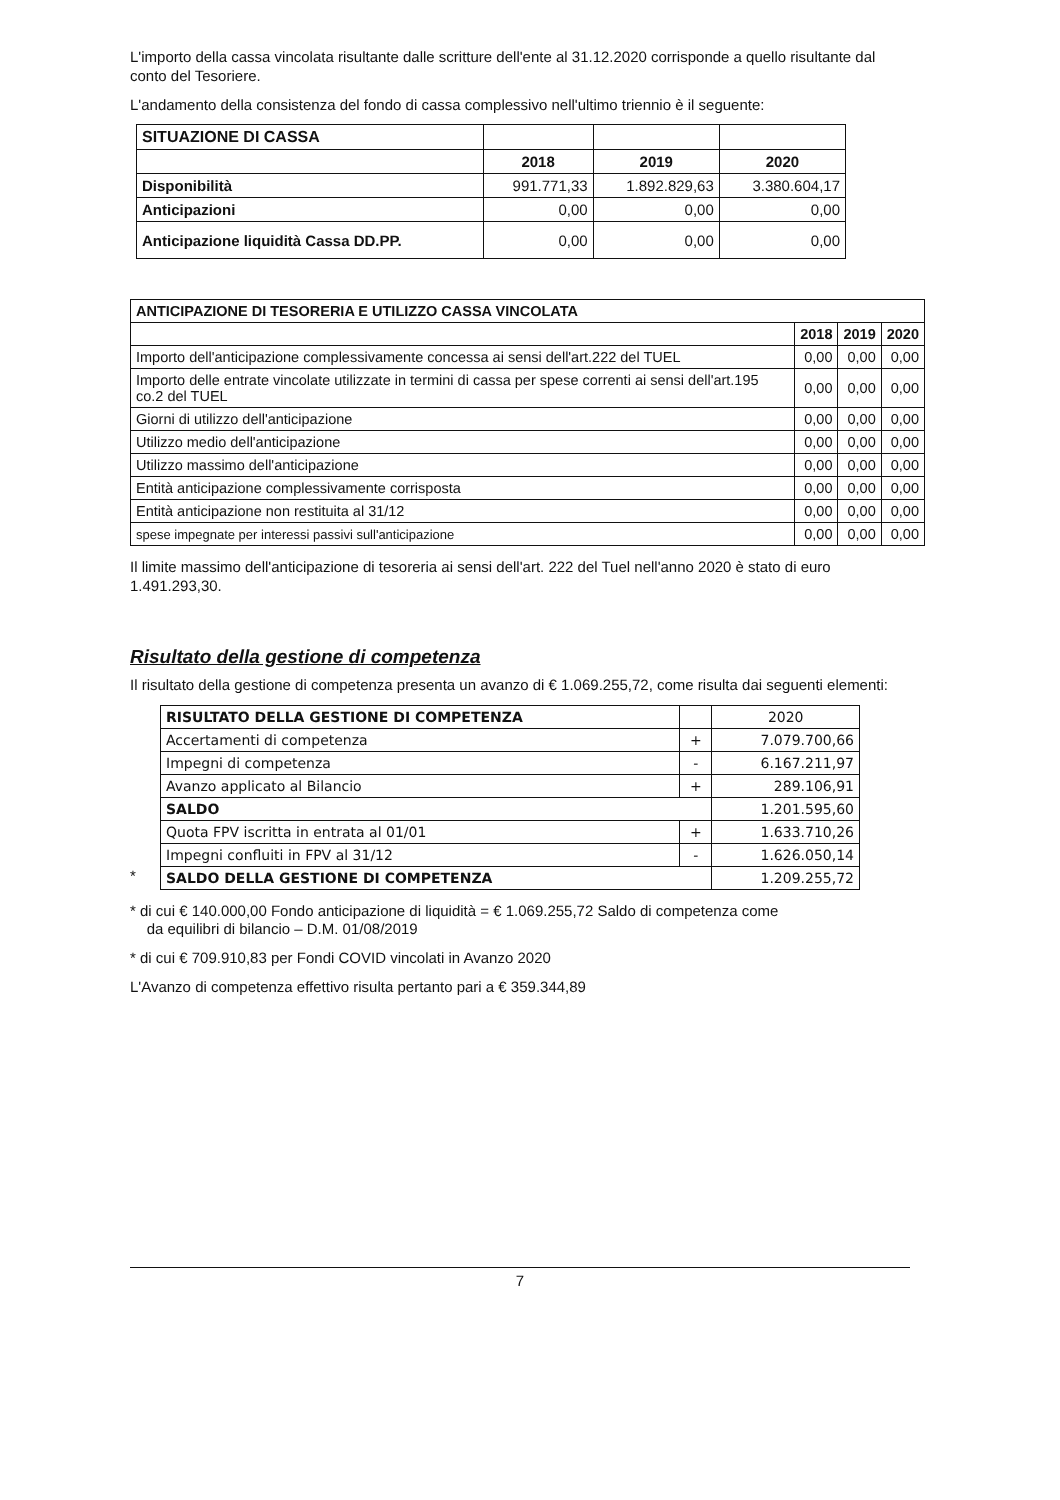L'importo della cassa vincolata risultante dalle scritture dell'ente al 31.12.2020 corrisponde a quello risultante dal conto del Tesoriere.
L'andamento della consistenza del fondo di cassa complessivo nell'ultimo triennio è il seguente:
| SITUAZIONE DI CASSA | | | |
| | 2018 | 2019 | 2020 |
| Disponibilità | 991.771,33 | 1.892.829,63 | 3.380.604,17 |
| Anticipazioni | 0,00 | 0,00 | 0,00 |
| Anticipazione liquidità Cassa DD.PP. | 0,00 | 0,00 | 0,00 |
| ANTICIPAZIONE DI TESORERIA E UTILIZZO CASSA VINCOLATA | | | |
| --- | --- | --- | --- |
| | 2018 | 2019 | 2020 |
| Importo dell'anticipazione complessivamente concessa ai sensi dell'art.222 del TUEL | 0,00 | 0,00 | 0,00 |
| Importo delle entrate vincolate utilizzate in termini di cassa per spese correnti ai sensi dell'art.195 co.2 del TUEL | 0,00 | 0,00 | 0,00 |
| Giorni di utilizzo dell'anticipazione | 0,00 | 0,00 | 0,00 |
| Utilizzo medio dell'anticipazione | 0,00 | 0,00 | 0,00 |
| Utilizzo massimo dell'anticipazione | 0,00 | 0,00 | 0,00 |
| Entità anticipazione complessivamente corrisposta | 0,00 | 0,00 | 0,00 |
| Entità anticipazione non restituita al 31/12 | 0,00 | 0,00 | 0,00 |
| spese impegnate per interessi passivi sull'anticipazione | 0,00 | 0,00 | 0,00 |
Il limite massimo dell'anticipazione di tesoreria ai sensi dell'art. 222 del Tuel nell'anno 2020 è stato di euro 1.491.293,30.
Risultato della gestione di competenza
Il risultato della gestione di competenza presenta un avanzo di € 1.069.255,72, come risulta dai seguenti elementi:
*
| RISULTATO DELLA GESTIONE DI COMPETENZA | | 2020 |
| Accertamenti di competenza | + | 7.079.700,66 |
| Impegni di competenza | - | 6.167.211,97 |
| Avanzo applicato al Bilancio | + | 289.106,91 |
| SALDO | | 1.201.595,60 |
| Quota FPV iscritta in entrata al 01/01 | + | 1.633.710,26 |
| Impegni confluiti in FPV al 31/12 | - | 1.626.050,14 |
| SALDO DELLA GESTIONE DI COMPETENZA | | 1.209.255,72 |
* di cui € 140.000,00 Fondo anticipazione di liquidità = € 1.069.255,72 Saldo di competenza come
da equilibri di bilancio – D.M. 01/08/2019
* di cui € 709.910,83 per Fondi COVID vincolati in Avanzo 2020
L'Avanzo di competenza effettivo risulta pertanto pari a € 359.344,89
7